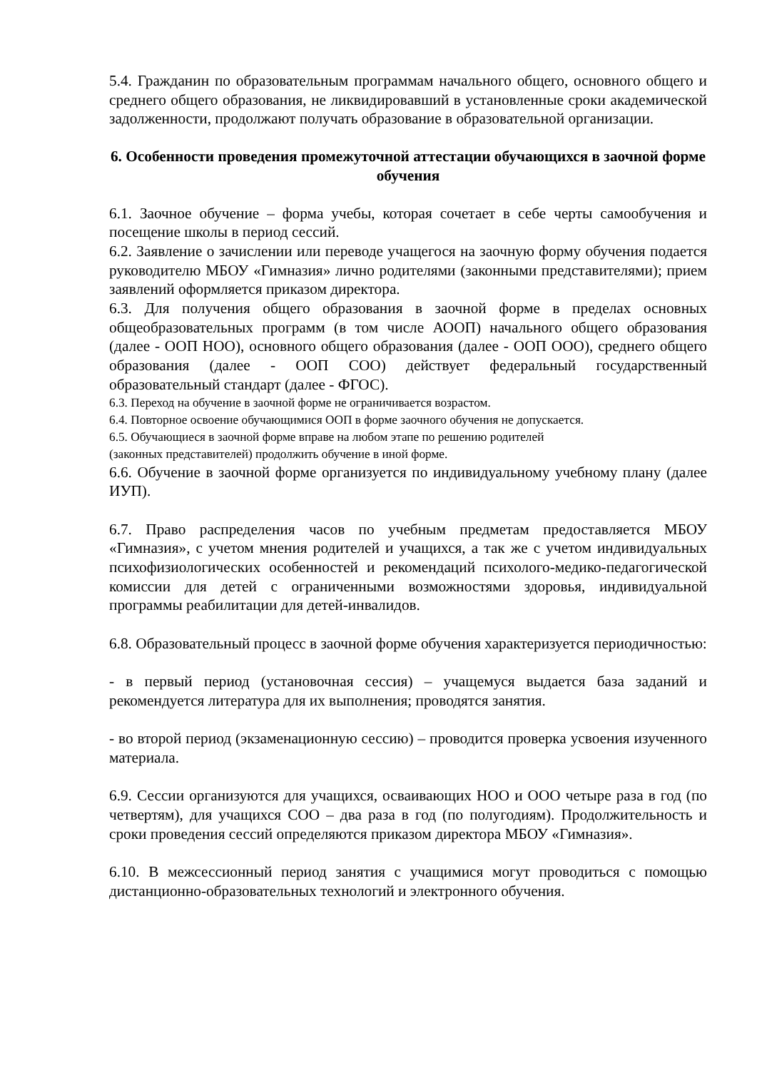5.4. Гражданин по образовательным программам начального общего, основного общего и среднего общего образования, не ликвидировавший в установленные сроки академической задолженности, продолжают получать образование в образовательной организации.
6. Особенности проведения промежуточной аттестации обучающихся в заочной форме обучения
6.1. Заочное обучение – форма учебы, которая сочетает в себе черты самообучения и посещение школы в период сессий.
6.2. Заявление о зачислении или переводе учащегося на заочную форму обучения подается руководителю МБОУ «Гимназия» лично родителями (законными представителями); прием заявлений оформляется приказом директора.
6.3. Для получения общего образования в заочной форме в пределах основных общеобразовательных программ (в том числе АООП) начального общего образования (далее - ООП НОО), основного общего образования (далее - ООП ООО), среднего общего образования (далее - ООП СОО) действует федеральный государственный образовательный стандарт (далее - ФГОС).
6.3. Переход на обучение в заочной форме не ограничивается возрастом.
6.4. Повторное освоение обучающимися ООП в форме заочного обучения не допускается.
6.5. Обучающиеся в заочной форме вправе на любом этапе по решению родителей
(законных представителей) продолжить обучение в иной форме.
6.6. Обучение в заочной форме организуется по индивидуальному учебному плану (далее ИУП).
6.7. Право распределения часов по учебным предметам предоставляется МБОУ «Гимназия», с учетом мнения родителей и учащихся, а так же с учетом индивидуальных психофизиологических особенностей и рекомендаций психолого-медико-педагогической комиссии для детей с ограниченными возможностями здоровья, индивидуальной программы реабилитации для детей-инвалидов.
6.8. Образовательный процесс в заочной форме обучения характеризуется периодичностью:
- в первый период (установочная сессия) – учащемуся выдается база заданий и рекомендуется литература для их выполнения; проводятся занятия.
- во второй период (экзаменационную сессию) – проводится проверка усвоения изученного материала.
6.9. Сессии организуются для учащихся, осваивающих НОО и ООО четыре раза в год (по четвертям), для учащихся СОО – два раза в год (по полугодиям). Продолжительность и сроки проведения сессий определяются приказом директора МБОУ «Гимназия».
6.10. В межсессионный период занятия с учащимися могут проводиться с помощью дистанционно-образовательных технологий и электронного обучения.